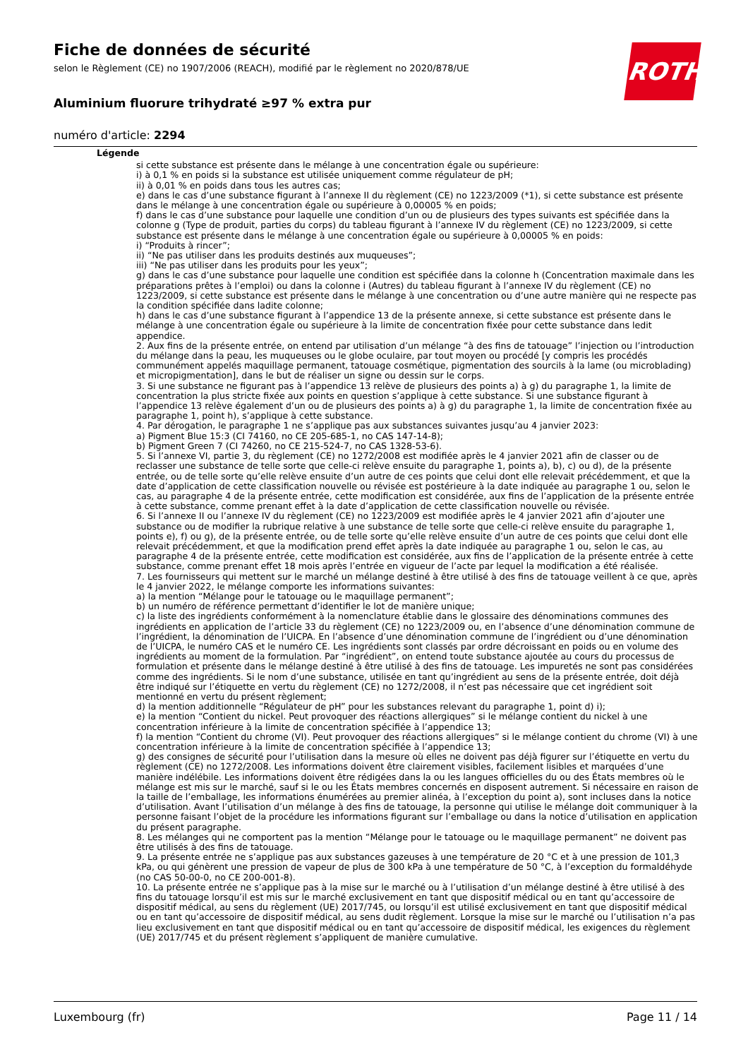Fiche de données de sécurité
selon le Règlement (CE) no 1907/2006 (REACH), modifié par le règlement no 2020/878/UE
Aluminium fluorure trihydraté ≥97 % extra pur
numéro d'article: 2294
ROTH
Légende
si cette substance est présente dans le mélange à une concentration égale ou supérieure:
i) à 0,1 % en poids si la substance est utilisée uniquement comme régulateur de pH;
ii) à 0,01 % en poids dans tous les autres cas;
e) dans le cas d’une substance figurant à l’annexe II du règlement (CE) no 1223/2009 (*1), si cette substance est présente dans le mélange à une concentration égale ou supérieure à 0,00005 % en poids;
f) dans le cas d’une substance pour laquelle une condition d’un ou de plusieurs des types suivants est spécifiée dans la colonne g (Type de produit, parties du corps) du tableau figurant à l’annexe IV du règlement (CE) no 1223/2009, si cette substance est présente dans le mélange à une concentration égale ou supérieure à 0,00005 % en poids:
i) “Produits à rincer”;
ii) “Ne pas utiliser dans les produits destinés aux muqueuses”;
iii) “Ne pas utiliser dans les produits pour les yeux”;
g) dans le cas d’une substance pour laquelle une condition est spécifiée dans la colonne h (Concentration maximale dans les préparations prêtes à l’emploi) ou dans la colonne i (Autres) du tableau figurant à l’annexe IV du règlement (CE) no 1223/2009, si cette substance est présente dans le mélange à une concentration ou d’une autre manière qui ne respecte pas la condition spécifiée dans ladite colonne;
h) dans le cas d’une substance figurant à l’appendice 13 de la présente annexe, si cette substance est présente dans le mélange à une concentration égale ou supérieure à la limite de concentration fixée pour cette substance dans ledit appendice.
2. Aux fins de la présente entrée, on entend par utilisation d’un mélange “à des fins de tatouage” l’injection ou l’introduction du mélange dans la peau, les muqueuses ou le globe oculaire, par tout moyen ou procédé [y compris les procédés communément appelés maquillage permanent, tatouage cosmétique, pigmentation des sourcils à la lame (ou microblading) et micropigmentation], dans le but de réaliser un signe ou dessin sur le corps.
3. Si une substance ne figurant pas à l’appendice 13 relève de plusieurs des points a) à g) du paragraphe 1, la limite de concentration la plus stricte fixée aux points en question s’applique à cette substance. Si une substance figurant à l’appendice 13 relève également d’un ou de plusieurs des points a) à g) du paragraphe 1, la limite de concentration fixée au paragraphe 1, point h), s’applique à cette substance.
4. Par dérogation, le paragraphe 1 ne s’applique pas aux substances suivantes jusqu’au 4 janvier 2023:
a) Pigment Blue 15:3 (CI 74160, no CE 205-685-1, no CAS 147-14-8);
b) Pigment Green 7 (CI 74260, no CE 215-524-7, no CAS 1328-53-6).
5. Si l’annexe VI, partie 3, du règlement (CE) no 1272/2008 est modifiée après le 4 janvier 2021 afin de classer ou de reclasser une substance de telle sorte que celle-ci relève ensuite du paragraphe 1, points a), b), c) ou d), de la présente entrée, ou de telle sorte qu’elle relève ensuite d’un autre de ces points que celui dont elle relevait précédemment, et que la date d’application de cette classification nouvelle ou révisée est postérieure à la date indiquée au paragraphe 1 ou, selon le cas, au paragraphe 4 de la présente entrée, cette modification est considérée, aux fins de l’application de la présente entrée à cette substance, comme prenant effet à la date d’application de cette classification nouvelle ou révisée.
6. Si l’annexe II ou l’annexe IV du règlement (CE) no 1223/2009 est modifiée après le 4 janvier 2021 afin d’ajouter une substance ou de modifier la rubrique relative à une substance de telle sorte que celle-ci relève ensuite du paragraphe 1, points e), f) ou g), de la présente entrée, ou de telle sorte qu’elle relève ensuite d’un autre de ces points que celui dont elle relevait précédemment, et que la modification prend effet après la date indiquée au paragraphe 1 ou, selon le cas, au paragraphe 4 de la présente entrée, cette modification est considérée, aux fins de l’application de la présente entrée à cette substance, comme prenant effet 18 mois après l’entrée en vigueur de l’acte par lequel la modification a été réalisée.
7. Les fournisseurs qui mettent sur le marché un mélange destiné à être utilisé à des fins de tatouage veillent à ce que, après le 4 janvier 2022, le mélange comporte les informations suivantes:
a) la mention “Mélange pour le tatouage ou le maquillage permanent”;
b) un numéro de référence permettant d’identifier le lot de manière unique;
c) la liste des ingrédients conformément à la nomenclature établie dans le glossaire des dénominations communes des ingrédients en application de l’article 33 du règlement (CE) no 1223/2009 ou, en l’absence d’une dénomination commune de l’ingrédient, la dénomination de l’UICPA. En l’absence d’une dénomination commune de l’ingrédient ou d’une dénomination de l’UICPA, le numéro CAS et le numéro CE. Les ingrédients sont classés par ordre décroissant en poids ou en volume des ingrédients au moment de la formulation. Par “ingrédient”, on entend toute substance ajoutée au cours du processus de formulation et présente dans le mélange destiné à être utilisé à des fins de tatouage. Les impuretés ne sont pas considérées comme des ingrédients. Si le nom d’une substance, utilisée en tant qu’ingrédient au sens de la présente entrée, doit déjà être indiqué sur l’étiquette en vertu du règlement (CE) no 1272/2008, il n’est pas nécessaire que cet ingrédient soit mentionné en vertu du présent règlement;
d) la mention additionnelle “Régulateur de pH” pour les substances relevant du paragraphe 1, point d) i);
e) la mention “Contient du nickel. Peut provoquer des réactions allergiques” si le mélange contient du nickel à une concentration inférieure à la limite de concentration spécifiée à l’appendice 13;
f) la mention “Contient du chrome (VI). Peut provoquer des réactions allergiques” si le mélange contient du chrome (VI) à une concentration inférieure à la limite de concentration spécifiée à l’appendice 13;
g) des consignes de sécurité pour l’utilisation dans la mesure où elles ne doivent pas déjà figurer sur l’étiquette en vertu du règlement (CE) no 1272/2008. Les informations doivent être clairement visibles, facilement lisibles et marquées d’une manière indélébile. Les informations doivent être rédigées dans la ou les langues officielles du ou des États membres où le mélange est mis sur le marché, sauf si le ou les États membres concernés en disposent autrement. Si nécessaire en raison de la taille de l’emballage, les informations énumérées au premier alinéa, à l’exception du point a), sont incluses dans la notice d’utilisation. Avant l’utilisation d’un mélange à des fins de tatouage, la personne qui utilise le mélange doit communiquer à la personne faisant l’objet de la procédure les informations figurant sur l’emballage ou dans la notice d’utilisation en application du présent paragraphe.
8. Les mélanges qui ne comportent pas la mention “Mélange pour le tatouage ou le maquillage permanent” ne doivent pas être utilisés à des fins de tatouage.
9. La présente entrée ne s’applique pas aux substances gazeuses à une température de 20 °C et à une pression de 101,3 kPa, ou qui génèrent une pression de vapeur de plus de 300 kPa à une température de 50 °C, à l’exception du formaldéhyde (no CAS 50-00-0, no CE 200-001-8).
10. La présente entrée ne s’applique pas à la mise sur le marché ou à l’utilisation d’un mélange destiné à être utilisé à des fins du tatouage lorsqu’il est mis sur le marché exclusivement en tant que dispositif médical ou en tant qu’accessoire de dispositif médical, au sens du règlement (UE) 2017/745, ou lorsqu’il est utilisé exclusivement en tant que dispositif médical ou en tant qu’accessoire de dispositif médical, au sens dudit règlement. Lorsque la mise sur le marché ou l’utilisation n’a pas lieu exclusivement en tant que dispositif médical ou en tant qu’accessoire de dispositif médical, les exigences du règlement (UE) 2017/745 et du présent règlement s’appliquent de manière cumulative.
Luxembourg (fr) Page 11 / 14